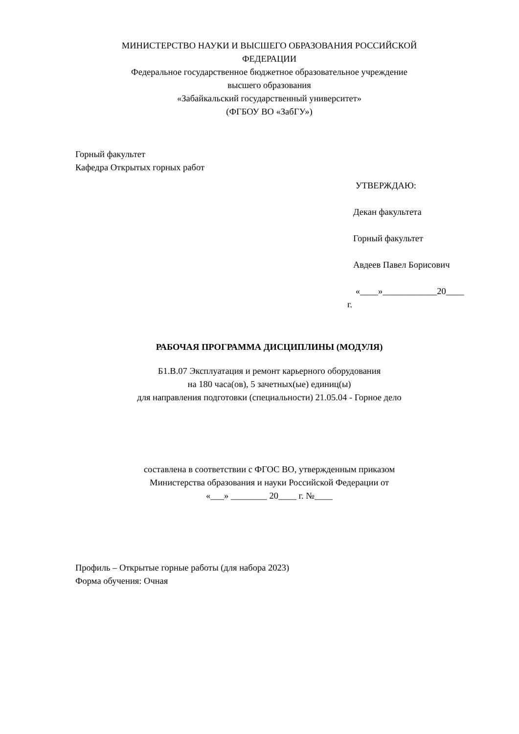МИНИСТЕРСТВО НАУКИ И ВЫСШЕГО ОБРАЗОВАНИЯ РОССИЙСКОЙ
ФЕДЕРАЦИИ
Федеральное государственное бюджетное образовательное учреждение
высшего образования
«Забайкальский государственный университет»
(ФГБОУ ВО «ЗабГУ»)
Горный факультет
Кафедра Открытых горных работ
УТВЕРЖДАЮ:
Декан факультета
Горный факультет
Авдеев Павел Борисович
«____»____________20____
г.
РАБОЧАЯ ПРОГРАММА ДИСЦИПЛИНЫ (МОДУЛЯ)
Б1.В.07 Эксплуатация и ремонт карьерного оборудования
на 180 часа(ов), 5 зачетных(ые) единиц(ы)
для направления подготовки (специальности) 21.05.04 - Горное дело
составлена в соответствии с ФГОС ВО, утвержденным приказом
Министерства образования и науки Российской Федерации от
«___» ________ 20____ г. №____
Профиль – Открытые горные работы (для набора 2023)
Форма обучения: Очная